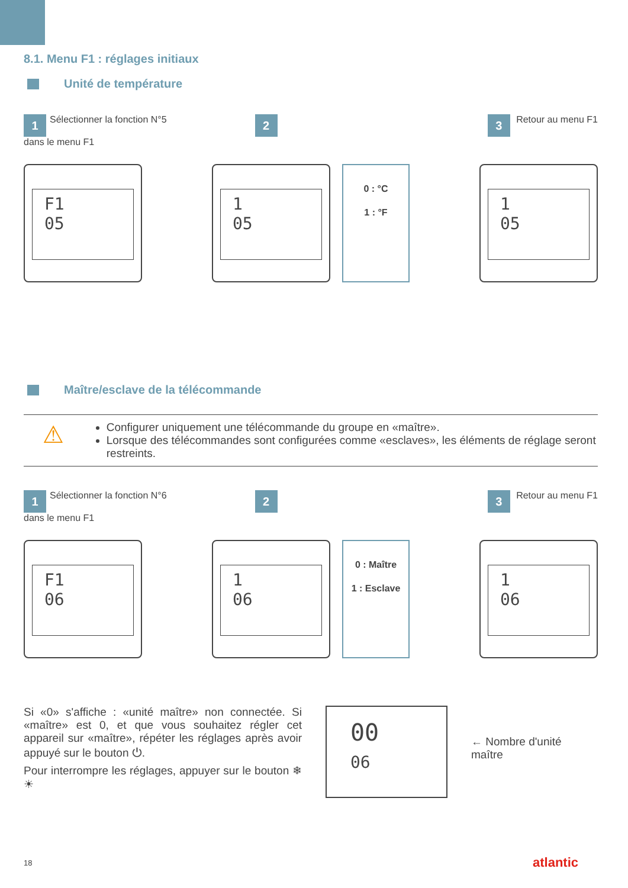8.1. Menu F1 : réglages initiaux
Unité de température
1 Sélectionner la fonction N°5
dans le menu F1
2 3 Retour au menu F1
F1
05
1
05
0 : °C
1 : °F
1
05
Maître/esclave de la télécommande
⚠
Configurer uniquement une télécommande du groupe en «maître».
Lorsque des télécommandes sont configurées comme «esclaves», les éléments de réglage seront restreints.
1 Sélectionner la fonction N°6
dans le menu F1
2 3 Retour au menu F1
F1
06
1
06
0 : Maître
1 : Esclave
1
06
Si «0» s'affiche : «unité maître» non connectée. Si «maître» est 0, et que vous souhaitez régler cet appareil sur «maître», répéter les réglages après avoir appuyé sur le bouton ⏻.
Pour interrompre les réglages, appuyer sur le bouton ❄☀
00
06
← Nombre d'unité
maître
18 atlantic